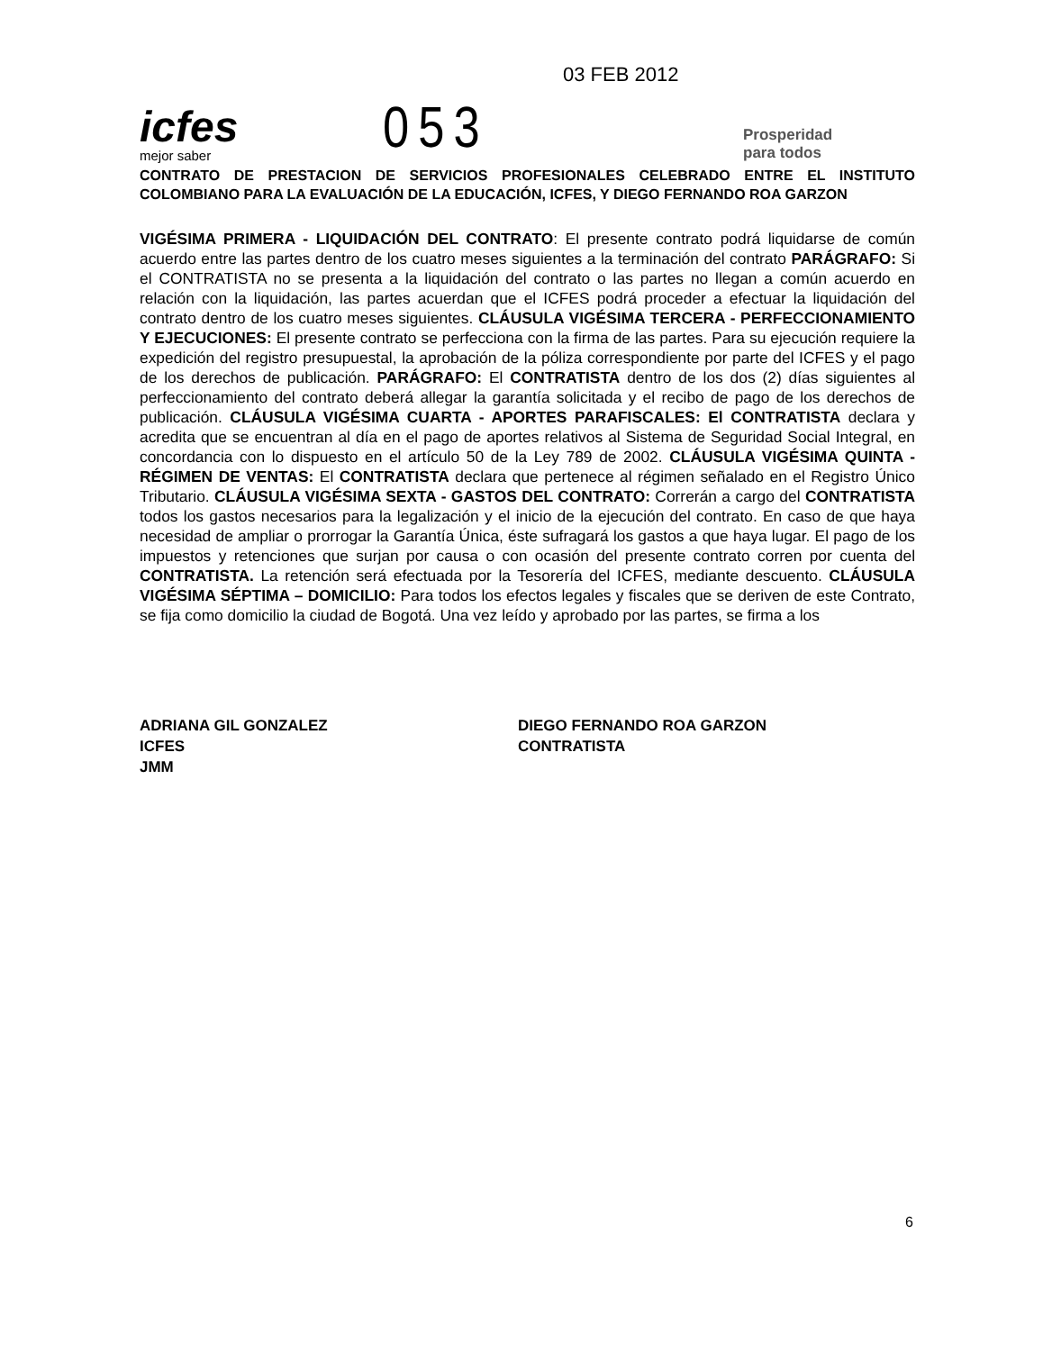icfes
mejor saber
053
03 FEB 2012
Prosperidad
para todos
CONTRATO DE PRESTACION DE SERVICIOS PROFESIONALES CELEBRADO ENTRE EL INSTITUTO COLOMBIANO PARA LA EVALUACIÓN DE LA EDUCACIÓN, ICFES, Y DIEGO FERNANDO ROA GARZON
VIGÉSIMA PRIMERA - LIQUIDACIÓN DEL CONTRATO: El presente contrato podrá liquidarse de común acuerdo entre las partes dentro de los cuatro meses siguientes a la terminación del contrato PARÁGRAFO: Si el CONTRATISTA no se presenta a la liquidación del contrato o las partes no llegan a común acuerdo en relación con la liquidación, las partes acuerdan que el ICFES podrá proceder a efectuar la liquidación del contrato dentro de los cuatro meses siguientes. CLÁUSULA VIGÉSIMA TERCERA - PERFECCIONAMIENTO Y EJECUCIONES: El presente contrato se perfecciona con la firma de las partes. Para su ejecución requiere la expedición del registro presupuestal, la aprobación de la póliza correspondiente por parte del ICFES y el pago de los derechos de publicación. PARÁGRAFO: El CONTRATISTA dentro de los dos (2) días siguientes al perfeccionamiento del contrato deberá allegar la garantía solicitada y el recibo de pago de los derechos de publicación. CLÁUSULA VIGÉSIMA CUARTA - APORTES PARAFISCALES: El CONTRATISTA declara y acredita que se encuentran al día en el pago de aportes relativos al Sistema de Seguridad Social Integral, en concordancia con lo dispuesto en el artículo 50 de la Ley 789 de 2002. CLÁUSULA VIGÉSIMA QUINTA - RÉGIMEN DE VENTAS: El CONTRATISTA declara que pertenece al régimen señalado en el Registro Único Tributario. CLÁUSULA VIGÉSIMA SEXTA - GASTOS DEL CONTRATO: Correrán a cargo del CONTRATISTA todos los gastos necesarios para la legalización y el inicio de la ejecución del contrato. En caso de que haya necesidad de ampliar o prorrogar la Garantía Única, éste sufragará los gastos a que haya lugar. El pago de los impuestos y retenciones que surjan por causa o con ocasión del presente contrato corren por cuenta del CONTRATISTA. La retención será efectuada por la Tesorería del ICFES, mediante descuento. CLÁUSULA VIGÉSIMA SÉPTIMA – DOMICILIO: Para todos los efectos legales y fiscales que se deriven de este Contrato, se fija como domicilio la ciudad de Bogotá. Una vez leído y aprobado por las partes, se firma a los
ADRIANA GIL GONZALEZ
ICFES
JMM
DIEGO FERNANDO ROA GARZON
CONTRATISTA
6